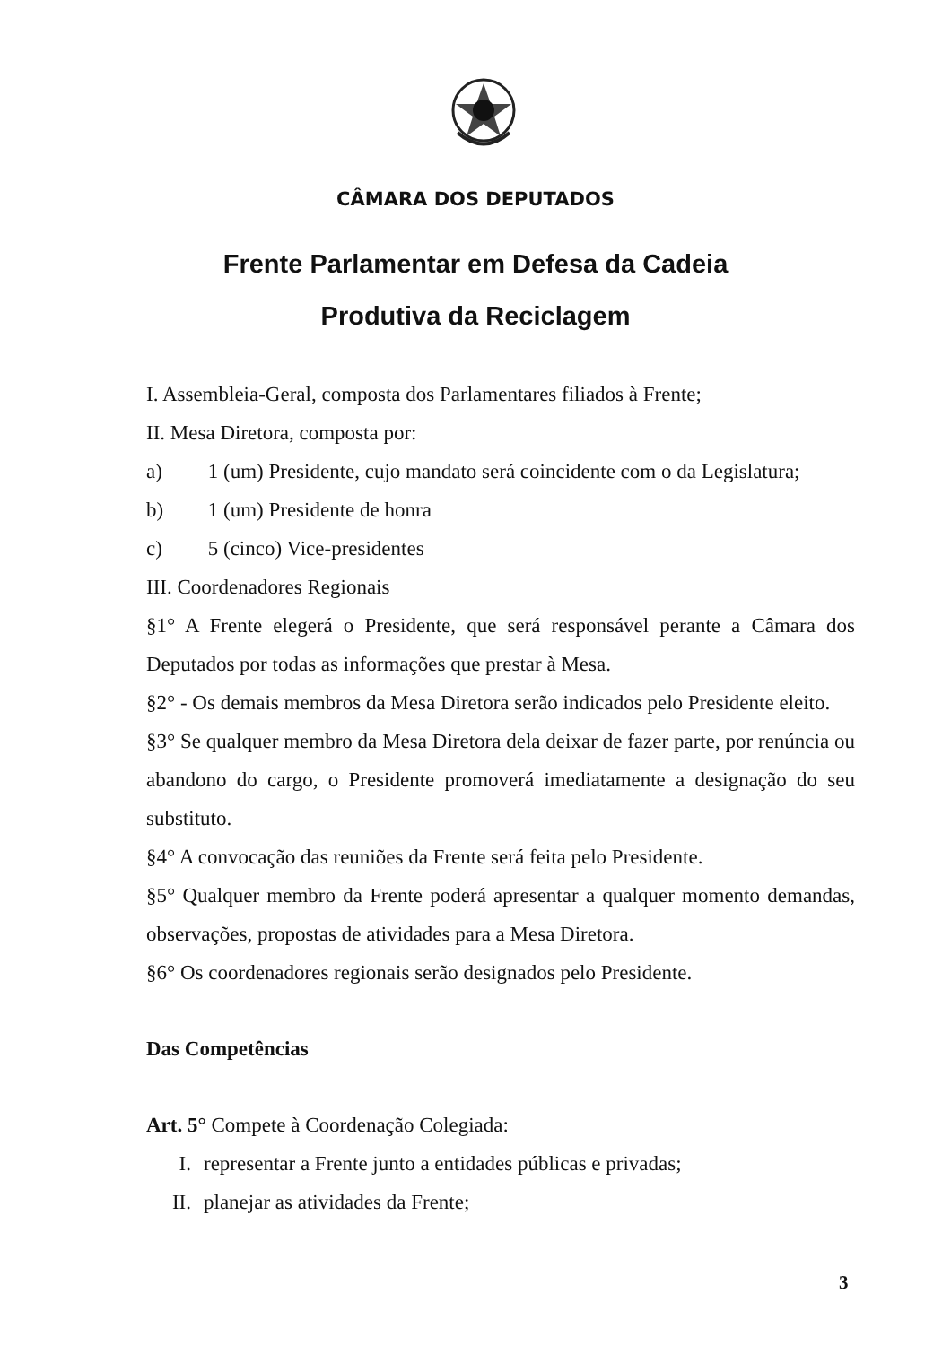CÂMARA DOS DEPUTADOS
Frente Parlamentar em Defesa da Cadeia
Produtiva da Reciclagem
I. Assembleia-Geral, composta dos Parlamentares filiados à Frente;
II. Mesa Diretora, composta por:
a) 1 (um) Presidente, cujo mandato será coincidente com o da Legislatura;
b) 1 (um) Presidente de honra
c) 5 (cinco) Vice-presidentes
III. Coordenadores Regionais
§1° A Frente elegerá o Presidente, que será responsável perante a Câmara dos Deputados por todas as informações que prestar à Mesa.
§2° - Os demais membros da Mesa Diretora serão indicados pelo Presidente eleito.
§3° Se qualquer membro da Mesa Diretora dela deixar de fazer parte, por renúncia ou abandono do cargo, o Presidente promoverá imediatamente a designação do seu substituto.
§4° A convocação das reuniões da Frente será feita pelo Presidente.
§5° Qualquer membro da Frente poderá apresentar a qualquer momento demandas, observações, propostas de atividades para a Mesa Diretora.
§6° Os coordenadores regionais serão designados pelo Presidente.
Das Competências
Art. 5° Compete à Coordenação Colegiada:
I. representar a Frente junto a entidades públicas e privadas;
II. planejar as atividades da Frente;
3